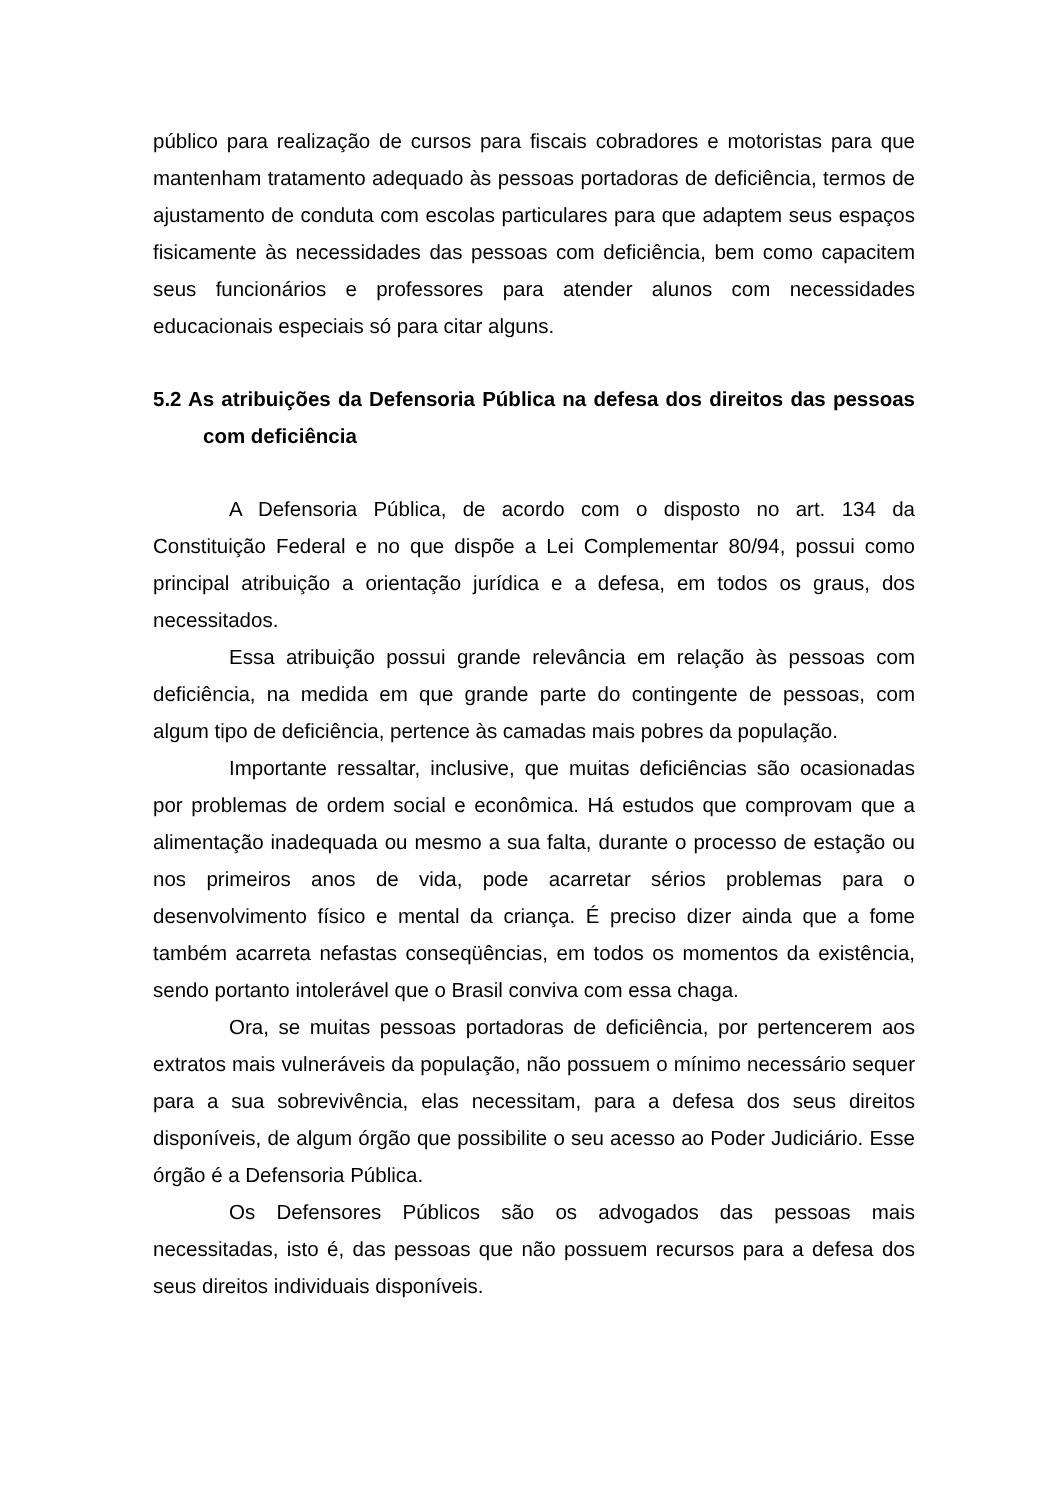público para realização de cursos para fiscais cobradores e motoristas para que mantenham tratamento adequado às pessoas portadoras de deficiência, termos de ajustamento de conduta com escolas particulares para que adaptem seus espaços fisicamente às necessidades das pessoas com deficiência, bem como capacitem seus funcionários e professores para atender alunos com necessidades educacionais especiais só para citar alguns.
5.2 As atribuições da Defensoria Pública na defesa dos direitos das pessoas com deficiência
A Defensoria Pública, de acordo com o disposto no art. 134 da Constituição Federal e no que dispõe a Lei Complementar 80/94, possui como principal atribuição a orientação jurídica e a defesa, em todos os graus, dos necessitados.
Essa atribuição possui grande relevância em relação às pessoas com deficiência, na medida em que grande parte do contingente de pessoas, com algum tipo de deficiência, pertence às camadas mais pobres da população.
Importante ressaltar, inclusive, que muitas deficiências são ocasionadas por problemas de ordem social e econômica. Há estudos que comprovam que a alimentação inadequada ou mesmo a sua falta, durante o processo de estação ou nos primeiros anos de vida, pode acarretar sérios problemas para o desenvolvimento físico e mental da criança. É preciso dizer ainda que a fome também acarreta nefastas conseqüências, em todos os momentos da existência, sendo portanto intolerável que o Brasil conviva com essa chaga.
Ora, se muitas pessoas portadoras de deficiência, por pertencerem aos extratos mais vulneráveis da população, não possuem o mínimo necessário sequer para a sua sobrevivência, elas necessitam, para a defesa dos seus direitos disponíveis, de algum órgão que possibilite o seu acesso ao Poder Judiciário. Esse órgão é a Defensoria Pública.
Os Defensores Públicos são os advogados das pessoas mais necessitadas, isto é, das pessoas que não possuem recursos para a defesa dos seus direitos individuais disponíveis.